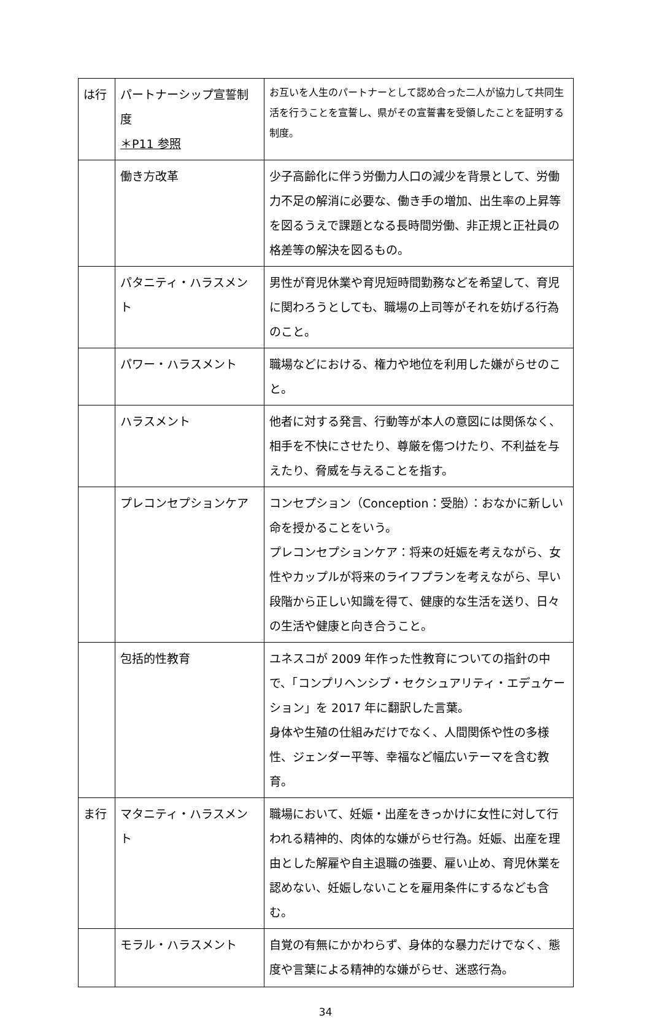| は行 | パートナーシップ宣誓制度 ＊P11 参照 | お互いを人生のパートナーとして認め合った二人が協力して共同生活を行うことを宣誓し、県がその宣誓書を受領したことを証明する制度。 |
| | 働き方改革 | 少子高齢化に伴う労働力人口の減少を背景として、労働力不足の解消に必要な、働き手の増加、出生率の上昇等を図るうえで課題となる長時間労働、非正規と正社員の格差等の解決を図るもの。 |
| | パタニティ・ハラスメント | 男性が育児休業や育児短時間勤務などを希望して、育児に関わろうとしても、職場の上司等がそれを妨げる行為のこと。 |
| | パワー・ハラスメント | 職場などにおける、権力や地位を利用した嫌がらせのこと。 |
| | ハラスメント | 他者に対する発言、行動等が本人の意図には関係なく、相手を不快にさせたり、尊厳を傷つけたり、不利益を与えたり、脅威を与えることを指す。 |
| | プレコンセプションケア | コンセプション（Conception：受胎）：おなかに新しい命を授かることをいう。 プレコンセプションケア：将来の妊娠を考えながら、女性やカップルが将来のライフプランを考えながら、早い段階から正しい知識を得て、健康的な生活を送り、日々の生活や健康と向き合うこと。 |
| | 包括的性教育 | ユネスコが 2009 年作った性教育についての指針の中で、「コンプリヘンシブ・セクシュアリティ・エデュケーション」を 2017 年に翻訳した言葉。 身体や生殖の仕組みだけでなく、人間関係や性の多様性、ジェンダー平等、幸福など幅広いテーマを含む教育。 |
| ま行 | マタニティ・ハラスメント | 職場において、妊娠・出産をきっかけに女性に対して行われる精神的、肉体的な嫌がらせ行為。妊娠、出産を理由とした解雇や自主退職の強要、雇い止め、育児休業を認めない、妊娠しないことを雇用条件にするなども含む。 |
| | モラル・ハラスメント | 自覚の有無にかかわらず、身体的な暴力だけでなく、態度や言葉による精神的な嫌がらせ、迷惑行為。 |
34